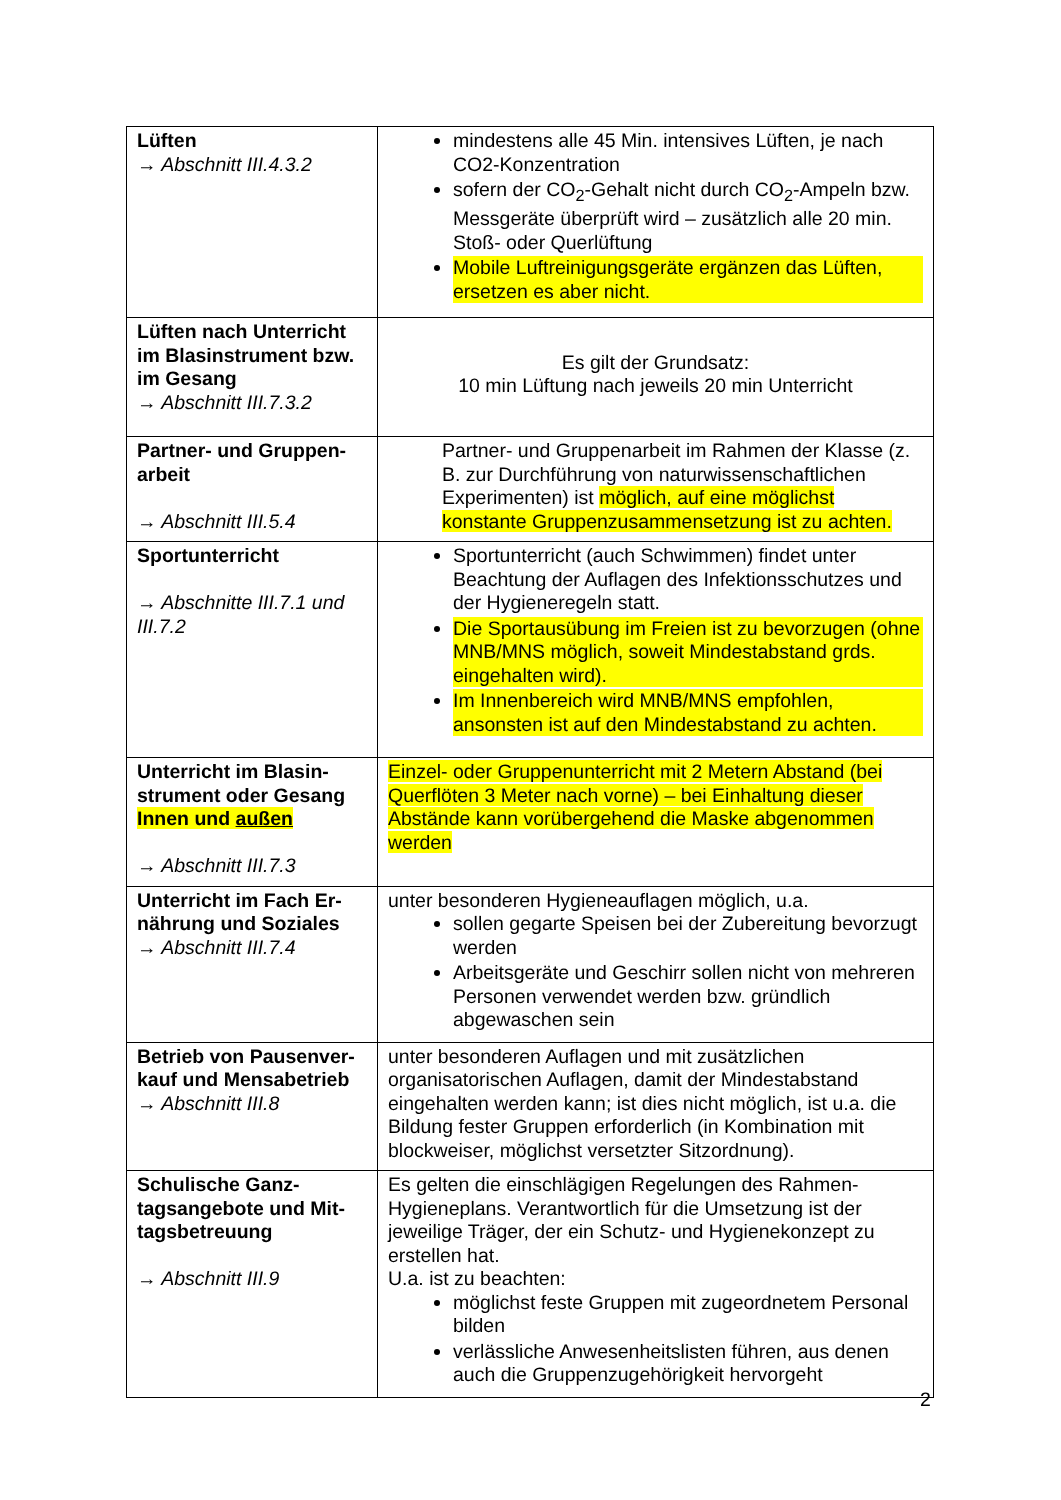| Lüften → Abschnitt III.4.3.2 | mindestens alle 45 Min. intensives Lüften, je nach CO2-Konzentration sofern der CO<sub>2</sub>-Gehalt nicht durch CO<sub>2</sub>-Ampeln bzw. Messgeräte überprüft wird – zusätzlich alle 20 min. Stoß- oder Querlüftung Mobile Luftreinigungsgeräte ergänzen das Lüften, ersetzen es aber nicht. |
| Lüften nach Unterricht im Blasinstrument bzw. im Gesang → Abschnitt III.7.3.2 | Es gilt der Grundsatz: 10 min Lüftung nach jeweils 20 min Unterricht |
| Partner- und Gruppen-arbeit → Abschnitt III.5.4 | Partner- und Gruppenarbeit im Rahmen der Klasse (z. B. zur Durchführung von naturwissenschaftlichen Experimenten) ist möglich, auf eine möglichst konstante Gruppenzusammensetzung ist zu achten. |
| Sportunterricht → Abschnitte III.7.1 und III.7.2 | Sportunterricht (auch Schwimmen) findet unter Beachtung der Auflagen des Infektionsschutzes und der Hygieneregeln statt. Die Sportausübung im Freien ist zu bevorzugen (ohne MNB/MNS möglich, soweit Mindestabstand grds. eingehalten wird). Im Innenbereich wird MNB/MNS empfohlen, ansonsten ist auf den Mindestabstand zu achten. |
| Unterricht im Blasin-strument oder Gesang Innen und außen → Abschnitt III.7.3 | Einzel- oder Gruppenunterricht mit 2 Metern Abstand (bei Querflöten 3 Meter nach vorne) – bei Einhaltung dieser Abstände kann vorübergehend die Maske abgenommen werden |
| Unterricht im Fach Er-nährung und Soziales → Abschnitt III.7.4 | unter besonderen Hygieneauflagen möglich, u.a. sollen gegarte Speisen bei der Zubereitung bevorzugt werden Arbeitsgeräte und Geschirr sollen nicht von mehreren Personen verwendet werden bzw. gründlich abgewaschen sein |
| Betrieb von Pausenver-kauf und Mensabetrieb → Abschnitt III.8 | unter besonderen Auflagen und mit zusätzlichen organisatorischen Auflagen, damit der Mindestabstand eingehalten werden kann; ist dies nicht möglich, ist u.a. die Bildung fester Gruppen erforderlich (in Kombination mit blockweiser, möglichst versetzter Sitzordnung). |
| Schulische Ganz-tagsangebote und Mit-tagsbetreuung → Abschnitt III.9 | Es gelten die einschlägigen Regelungen des Rahmen-Hygieneplans. Verantwortlich für die Umsetzung ist der jeweilige Träger, der ein Schutz- und Hygienekonzept zu erstellen hat. U.a. ist zu beachten: möglichst feste Gruppen mit zugeordnetem Personal bilden verlässliche Anwesenheitslisten führen, aus denen auch die Gruppenzugehörigkeit hervorgeht |
2